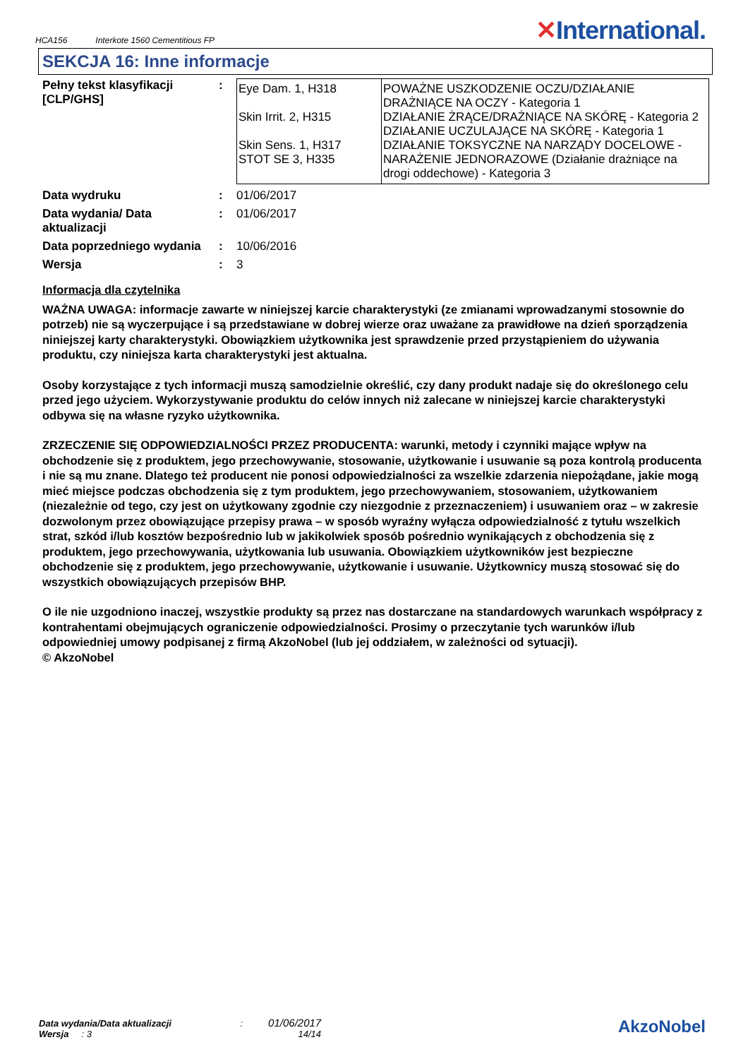HCA156 Interkote 1560 Cementitious FP
✕International.
SEKCJA 16: Inne informacje
| Pełny tekst klasyfikacji [CLP/GHS] | : | / Eye Dam. 1, H318 Skin Irrit. 2, H315 Skin Sens. 1, H317 STOT SE 3, H335 / POWAŻNE USZKODZENIE OCZU/DZIAŁANIE DRAŻNIĄCE NA OCZY - Kategoria 1 DZIAŁANIE ŻRĄCE/DRAŻNIĄCE NA SKÓRĘ - Kategoria 2 DZIAŁANIE UCZULAJĄCE NA SKÓRĘ - Kategoria 1 DZIAŁANIE TOKSYCZNE NA NARZĄDY DOCELOWE - NARAŻENIE JEDNORAZOWE (Działanie drażniące na drogi oddechowe) - Kategoria 3 / |
| Data wydruku | : | 01/06/2017 |
| Data wydania/ Data aktualizacji | : | 01/06/2017 |
| Data poprzedniego wydania | : | 10/06/2016 |
| Wersja | : | 3 |
Informacja dla czytelnika
WAŻNA UWAGA: informacje zawarte w niniejszej karcie charakterystyki (ze zmianami wprowadzanymi stosownie do potrzeb) nie są wyczerpujące i są przedstawiane w dobrej wierze oraz uważane za prawidłowe na dzień sporządzenia niniejszej karty charakterystyki. Obowiązkiem użytkownika jest sprawdzenie przed przystąpieniem do używania produktu, czy niniejsza karta charakterystyki jest aktualna.
Osoby korzystające z tych informacji muszą samodzielnie określić, czy dany produkt nadaje się do określonego celu przed jego użyciem. Wykorzystywanie produktu do celów innych niż zalecane w niniejszej karcie charakterystyki odbywa się na własne ryzyko użytkownika.
ZRZECZENIE SIĘ ODPOWIEDZIALNOŚCI PRZEZ PRODUCENTA: warunki, metody i czynniki mające wpływ na obchodzenie się z produktem, jego przechowywanie, stosowanie, użytkowanie i usuwanie są poza kontrolą producenta i nie są mu znane. Dlatego też producent nie ponosi odpowiedzialności za wszelkie zdarzenia niepożądane, jakie mogą mieć miejsce podczas obchodzenia się z tym produktem, jego przechowywaniem, stosowaniem, użytkowaniem (niezależnie od tego, czy jest on użytkowany zgodnie czy niezgodnie z przeznaczeniem) i usuwaniem oraz – w zakresie dozwolonym przez obowiązujące przepisy prawa – w sposób wyraźny wyłącza odpowiedzialność z tytułu wszelkich strat, szkód i/lub kosztów bezpośrednio lub w jakikolwiek sposób pośrednio wynikających z obchodzenia się z produktem, jego przechowywania, użytkowania lub usuwania. Obowiązkiem użytkowników jest bezpieczne obchodzenie się z produktem, jego przechowywanie, użytkowanie i usuwanie. Użytkownicy muszą stosować się do wszystkich obowiązujących przepisów BHP.
O ile nie uzgodniono inaczej, wszystkie produkty są przez nas dostarczane na standardowych warunkach współpracy z kontrahentami obejmujących ograniczenie odpowiedzialności. Prosimy o przeczytanie tych warunków i/lub odpowiedniej umowy podpisanej z firmą AkzoNobel (lub jej oddziałem, w zależności od sytuacji).
© AkzoNobel
Data wydania/Data aktualizacji : 01/06/2017
Wersja : 3 14/14
AkzoNobel